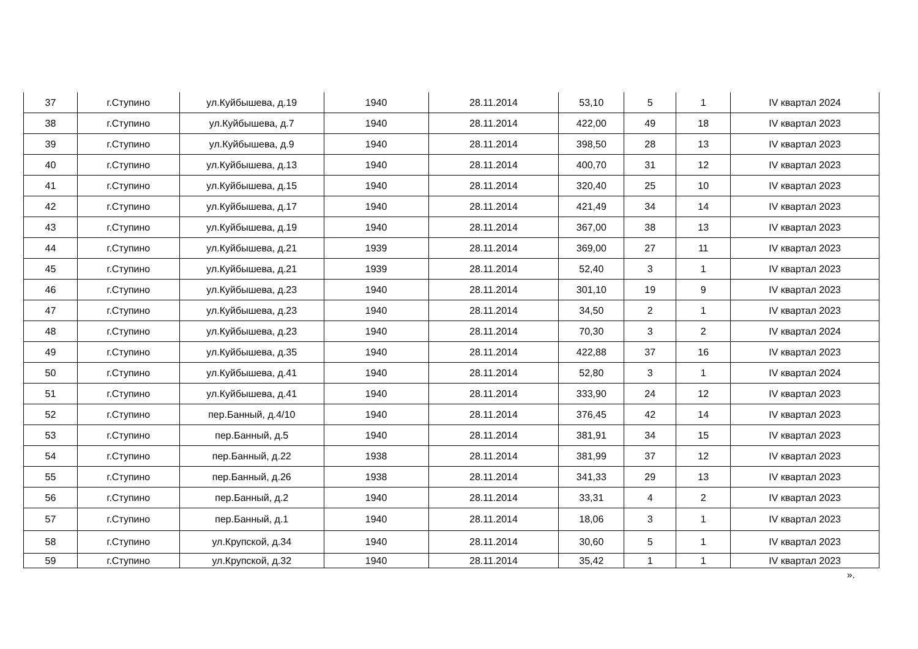| 37 | г.Ступино | ул.Куйбышева, д.19 | 1940 | 28.11.2014 | 53,10 | 5 | 1 | IV квартал 2024 |
| 38 | г.Ступино | ул.Куйбышева, д.7 | 1940 | 28.11.2014 | 422,00 | 49 | 18 | IV квартал 2023 |
| 39 | г.Ступино | ул.Куйбышева, д.9 | 1940 | 28.11.2014 | 398,50 | 28 | 13 | IV квартал 2023 |
| 40 | г.Ступино | ул.Куйбышева, д.13 | 1940 | 28.11.2014 | 400,70 | 31 | 12 | IV квартал 2023 |
| 41 | г.Ступино | ул.Куйбышева, д.15 | 1940 | 28.11.2014 | 320,40 | 25 | 10 | IV квартал 2023 |
| 42 | г.Ступино | ул.Куйбышева, д.17 | 1940 | 28.11.2014 | 421,49 | 34 | 14 | IV квартал 2023 |
| 43 | г.Ступино | ул.Куйбышева, д.19 | 1940 | 28.11.2014 | 367,00 | 38 | 13 | IV квартал 2023 |
| 44 | г.Ступино | ул.Куйбышева, д.21 | 1939 | 28.11.2014 | 369,00 | 27 | 11 | IV квартал 2023 |
| 45 | г.Ступино | ул.Куйбышева, д.21 | 1939 | 28.11.2014 | 52,40 | 3 | 1 | IV квартал 2023 |
| 46 | г.Ступино | ул.Куйбышева, д.23 | 1940 | 28.11.2014 | 301,10 | 19 | 9 | IV квартал 2023 |
| 47 | г.Ступино | ул.Куйбышева, д.23 | 1940 | 28.11.2014 | 34,50 | 2 | 1 | IV квартал 2023 |
| 48 | г.Ступино | ул.Куйбышева, д.23 | 1940 | 28.11.2014 | 70,30 | 3 | 2 | IV квартал 2024 |
| 49 | г.Ступино | ул.Куйбышева, д.35 | 1940 | 28.11.2014 | 422,88 | 37 | 16 | IV квартал 2023 |
| 50 | г.Ступино | ул.Куйбышева, д.41 | 1940 | 28.11.2014 | 52,80 | 3 | 1 | IV квартал 2024 |
| 51 | г.Ступино | ул.Куйбышева, д.41 | 1940 | 28.11.2014 | 333,90 | 24 | 12 | IV квартал 2023 |
| 52 | г.Ступино | пер.Банный, д.4/10 | 1940 | 28.11.2014 | 376,45 | 42 | 14 | IV квартал 2023 |
| 53 | г.Ступино | пер.Банный, д.5 | 1940 | 28.11.2014 | 381,91 | 34 | 15 | IV квартал 2023 |
| 54 | г.Ступино | пер.Банный, д.22 | 1938 | 28.11.2014 | 381,99 | 37 | 12 | IV квартал 2023 |
| 55 | г.Ступино | пер.Банный, д.26 | 1938 | 28.11.2014 | 341,33 | 29 | 13 | IV квартал 2023 |
| 56 | г.Ступино | пер.Банный, д.2 | 1940 | 28.11.2014 | 33,31 | 4 | 2 | IV квартал 2023 |
| 57 | г.Ступино | пер.Банный, д.1 | 1940 | 28.11.2014 | 18,06 | 3 | 1 | IV квартал 2023 |
| 58 | г.Ступино | ул.Крупской, д.34 | 1940 | 28.11.2014 | 30,60 | 5 | 1 | IV квартал 2023 |
| 59 | г.Ступино | ул.Крупской, д.32 | 1940 | 28.11.2014 | 35,42 | 1 | 1 | IV квартал 2023 |
».